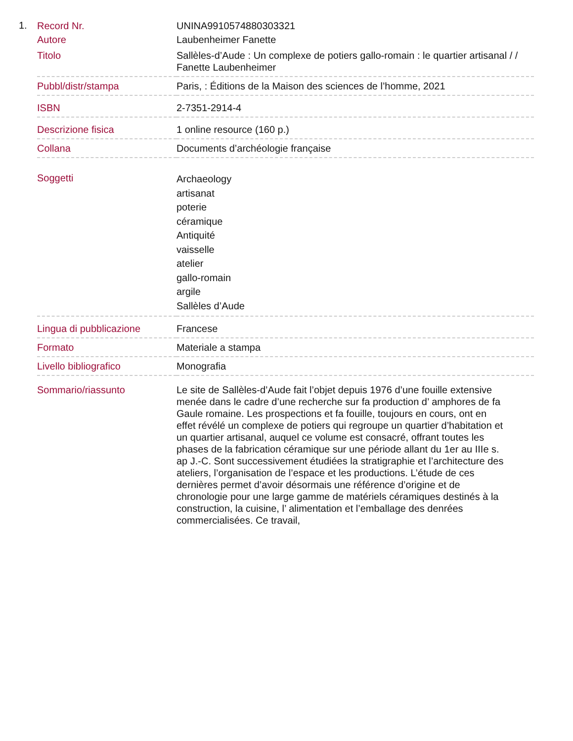1.
| Record Nr. | UNINA9910574880303321 |
| Autore | Laubenheimer Fanette |
| Titolo | Sallèles-d’Aude : Un complexe de potiers gallo-romain : le quartier artisanal / / Fanette Laubenheimer |
| Pubbl/distr/stampa | Paris, : Éditions de la Maison des sciences de l’homme, 2021 |
| ISBN | 2-7351-2914-4 |
| Descrizione fisica | 1 online resource (160 p.) |
| Collana | Documents d’archéologie française |
| Soggetti | Archaeology artisanat poterie céramique Antiquité vaisselle atelier gallo-romain argile Sallèles d’Aude |
| Lingua di pubblicazione | Francese |
| Formato | Materiale a stampa |
| Livello bibliografico | Monografia |
| Sommario/riassunto | Le site de Sallèles-d’Aude fait l’objet depuis 1976 d’une fouille extensive menée dans le cadre d’une recherche sur fa production d’ amphores de fa Gaule romaine. Les prospections et fa fouille, toujours en cours, ont en effet révélé un complexe de potiers qui regroupe un quartier d’habitation et un quartier artisanal, auquel ce volume est consacré, offrant toutes les phases de la fabrication céramique sur une période allant du 1er au IIIe s. ap J.-C. Sont successivement étudiées la stratigraphie et l’architecture des ateliers, l’organisation de l’espace et les productions. L’étude de ces dernières permet d’avoir désormais une référence d’origine et de chronologie pour une large gamme de matériels céramiques destinés à la construction, la cuisine, l’ alimentation et l’emballage des denrées commercialisées. Ce travail, |